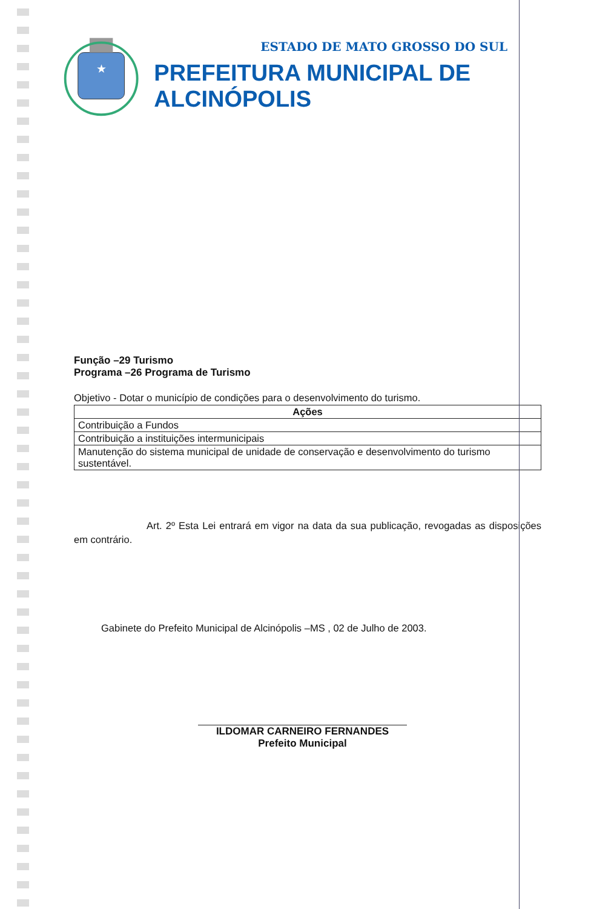★
ESTADO DE MATO GROSSO DO SUL
PREFEITURA MUNICIPAL DE ALCINÓPOLIS
Função –29 Turismo
Programa –26 Programa de Turismo
Objetivo - Dotar o município de condições para o desenvolvimento do turismo.
| Ações |
| --- |
| Contribuição a Fundos |
| Contribuição a instituições intermunicipais |
| Manutenção do sistema municipal de unidade de conservação e desenvolvimento do turismo sustentável. |
Art. 2º Esta Lei entrará em vigor na data da sua publicação, revogadas as disposições em contrário.
Gabinete do Prefeito Municipal de Alcinópolis –MS , 02 de Julho de 2003.
ILDOMAR CARNEIRO FERNANDES
Prefeito Municipal